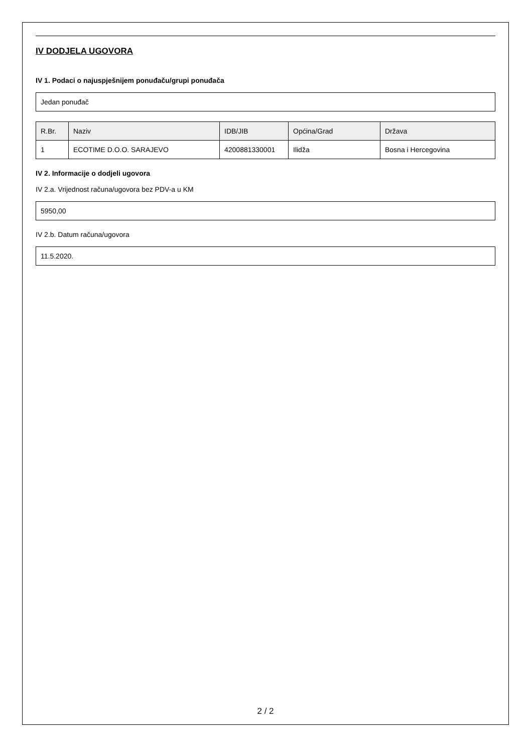IV DODJELA UGOVORA
IV 1. Podaci o najuspješnijem ponuđaču/grupi ponuđača
Jedan ponuđač
| R.Br. | Naziv | IDB/JIB | Općina/Grad | Država |
| --- | --- | --- | --- | --- |
| 1 | ECOTIME D.O.O. SARAJEVO | 4200881330001 | Ilidža | Bosna i Hercegovina |
IV 2. Informacije o dodjeli ugovora
IV 2.a. Vrijednost računa/ugovora bez PDV-a u KM
5950,00
IV 2.b. Datum računa/ugovora
11.5.2020.
2 / 2